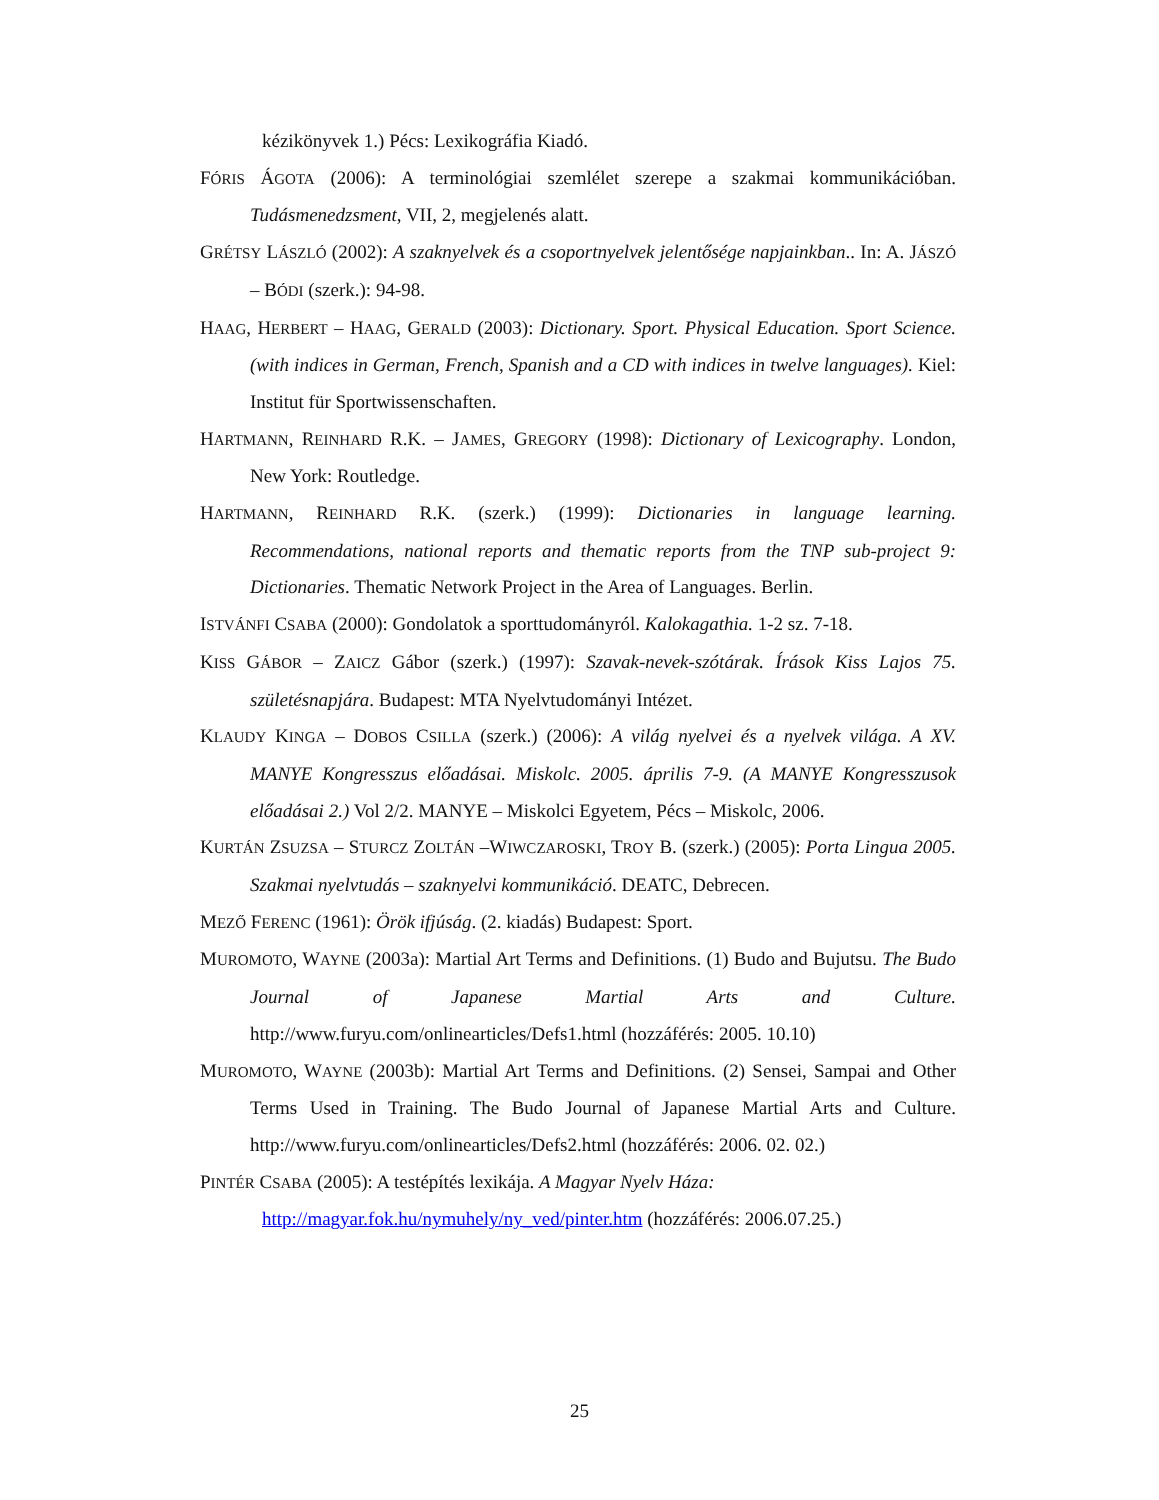kézikönyvek 1.) Pécs: Lexikográfia Kiadó.
FÓRIS ÁGOTA (2006): A terminológiai szemlélet szerepe a szakmai kommunikációban. Tudásmenedzsment, VII, 2, megjelenés alatt.
GRÉTSY LÁSZLÓ (2002): A szaknyelvek és a csoportnyelvek jelentősége napjainkban.. In: A. JÁSZÓ – BÓDI (szerk.): 94-98.
HAAG, HERBERT – HAAG, GERALD (2003): Dictionary. Sport. Physical Education. Sport Science. (with indices in German, French, Spanish and a CD with indices in twelve languages). Kiel: Institut für Sportwissenschaften.
HARTMANN, REINHARD R.K. – JAMES, GREGORY (1998): Dictionary of Lexicography. London, New York: Routledge.
HARTMANN, REINHARD R.K. (szerk.) (1999): Dictionaries in language learning. Recommendations, national reports and thematic reports from the TNP sub-project 9: Dictionaries. Thematic Network Project in the Area of Languages. Berlin.
ISTVÁNFI CSABA (2000): Gondolatok a sporttudományról. Kalokagathia. 1-2 sz. 7-18.
KISS GÁBOR – ZAICZ Gábor (szerk.) (1997): Szavak-nevek-szótárak. Írások Kiss Lajos 75. születésnapjára. Budapest: MTA Nyelvtudományi Intézet.
KLAUDY KINGA – DOBOS CSILLA (szerk.) (2006): A világ nyelvei és a nyelvek világa. A XV. MANYE Kongresszus előadásai. Miskolc. 2005. április 7-9. (A MANYE Kongresszusok előadásai 2.) Vol 2/2. MANYE – Miskolci Egyetem, Pécs – Miskolc, 2006.
KURTÁN ZSUZSA – STURCZ ZOLTÁN –WIWCZAROSKI, TROY B. (szerk.) (2005): Porta Lingua 2005. Szakmai nyelvtudás – szaknyelvi kommunikáció. DEATC, Debrecen.
MEZŐ FERENC (1961): Örök ifjúság. (2. kiadás) Budapest: Sport.
MUROMOTO, WAYNE (2003a): Martial Art Terms and Definitions. (1) Budo and Bujutsu. The Budo Journal of Japanese Martial Arts and Culture. http://www.furyu.com/onlinearticles/Defs1.html (hozzáférés: 2005. 10.10)
MUROMOTO, WAYNE (2003b): Martial Art Terms and Definitions. (2) Sensei, Sampai and Other Terms Used in Training. The Budo Journal of Japanese Martial Arts and Culture. http://www.furyu.com/onlinearticles/Defs2.html (hozzáférés: 2006. 02. 02.)
PINTÉR CSABA (2005): A testépítés lexikája. A Magyar Nyelv Háza:
http://magyar.fok.hu/nymuhely/ny_ved/pinter.htm (hozzáférés: 2006.07.25.)
25